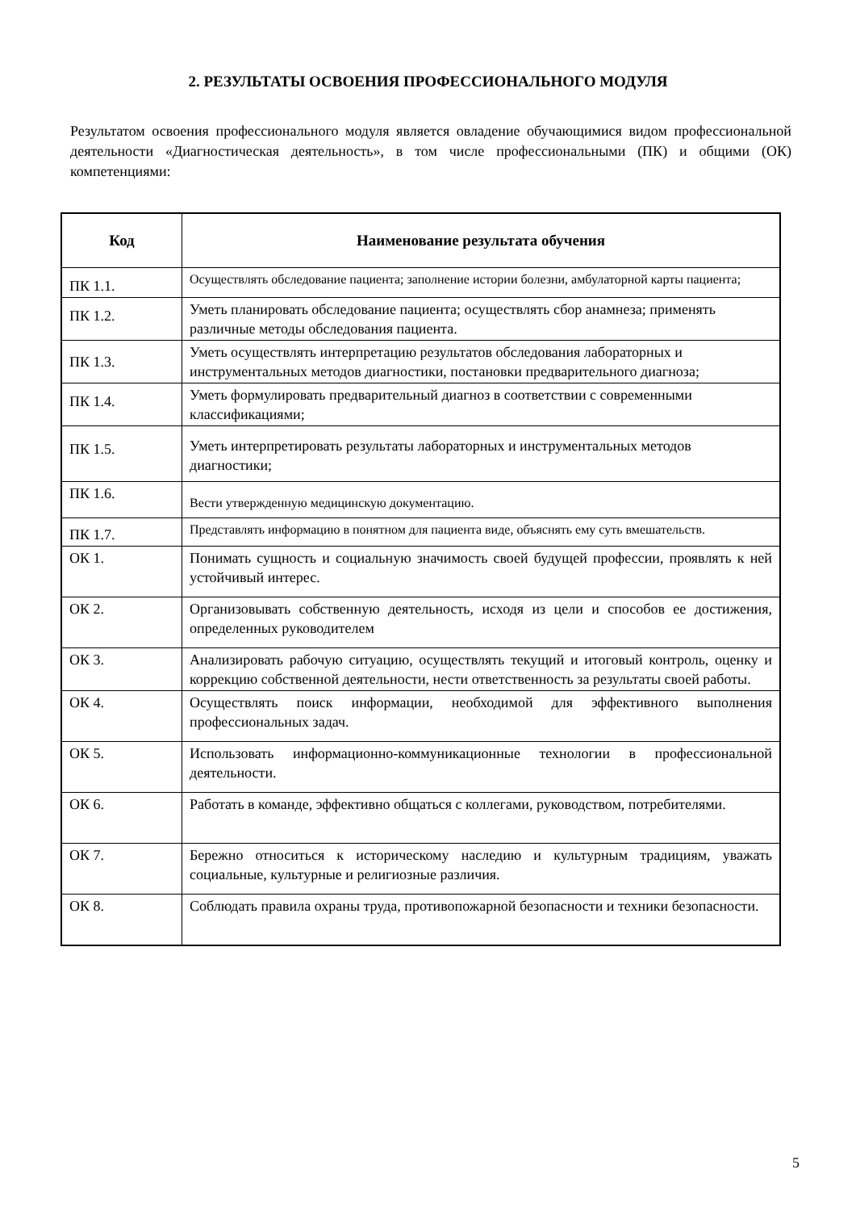2. РЕЗУЛЬТАТЫ ОСВОЕНИЯ ПРОФЕССИОНАЛЬНОГО МОДУЛЯ
Результатом освоения профессионального модуля является овладение обучающимися видом профессиональной деятельности «Диагностическая деятельность», в том числе профессиональными (ПК) и общими (ОК) компетенциями:
| Код | Наименование результата обучения |
| --- | --- |
| ПК 1.1. | Осуществлять обследование пациента; заполнение истории болезни, амбулаторной карты пациента; |
| ПК 1.2. | Уметь планировать обследование пациента; осуществлять сбор анамнеза; применять различные методы обследования пациента. |
| ПК 1.3. | Уметь осуществлять интерпретацию результатов обследования лабораторных и инструментальных методов диагностики, постановки предварительного диагноза; |
| ПК 1.4. | Уметь формулировать предварительный диагноз в соответствии с современными классификациями; |
| ПК 1.5. | Уметь интерпретировать результаты лабораторных и инструментальных методов диагностики; |
| ПК 1.6. | Вести утвержденную медицинскую документацию. |
| ПК 1.7. | Представлять информацию в понятном для пациента виде, объяснять ему суть вмешательств. |
| ОК 1. | Понимать сущность и социальную значимость своей будущей профессии, проявлять к ней устойчивый интерес. |
| ОК 2. | Организовывать собственную деятельность, исходя из цели и способов ее достижения, определенных руководителем |
| ОК 3. | Анализировать рабочую ситуацию, осуществлять текущий и итоговый контроль, оценку и коррекцию собственной деятельности, нести ответственность за результаты своей работы. |
| ОК 4. | Осуществлять поиск информации, необходимой для эффективного выполнения профессиональных задач. |
| ОК 5. | Использовать информационно-коммуникационные технологии в профессиональной деятельности. |
| ОК 6. | Работать в команде, эффективно общаться с коллегами, руководством, потребителями. |
| ОК 7. | Бережно относиться к историческому наследию и культурным традициям, уважать социальные, культурные и религиозные различия. |
| ОК 8. | Соблюдать правила охраны труда, противопожарной безопасности и техники безопасности. |
5